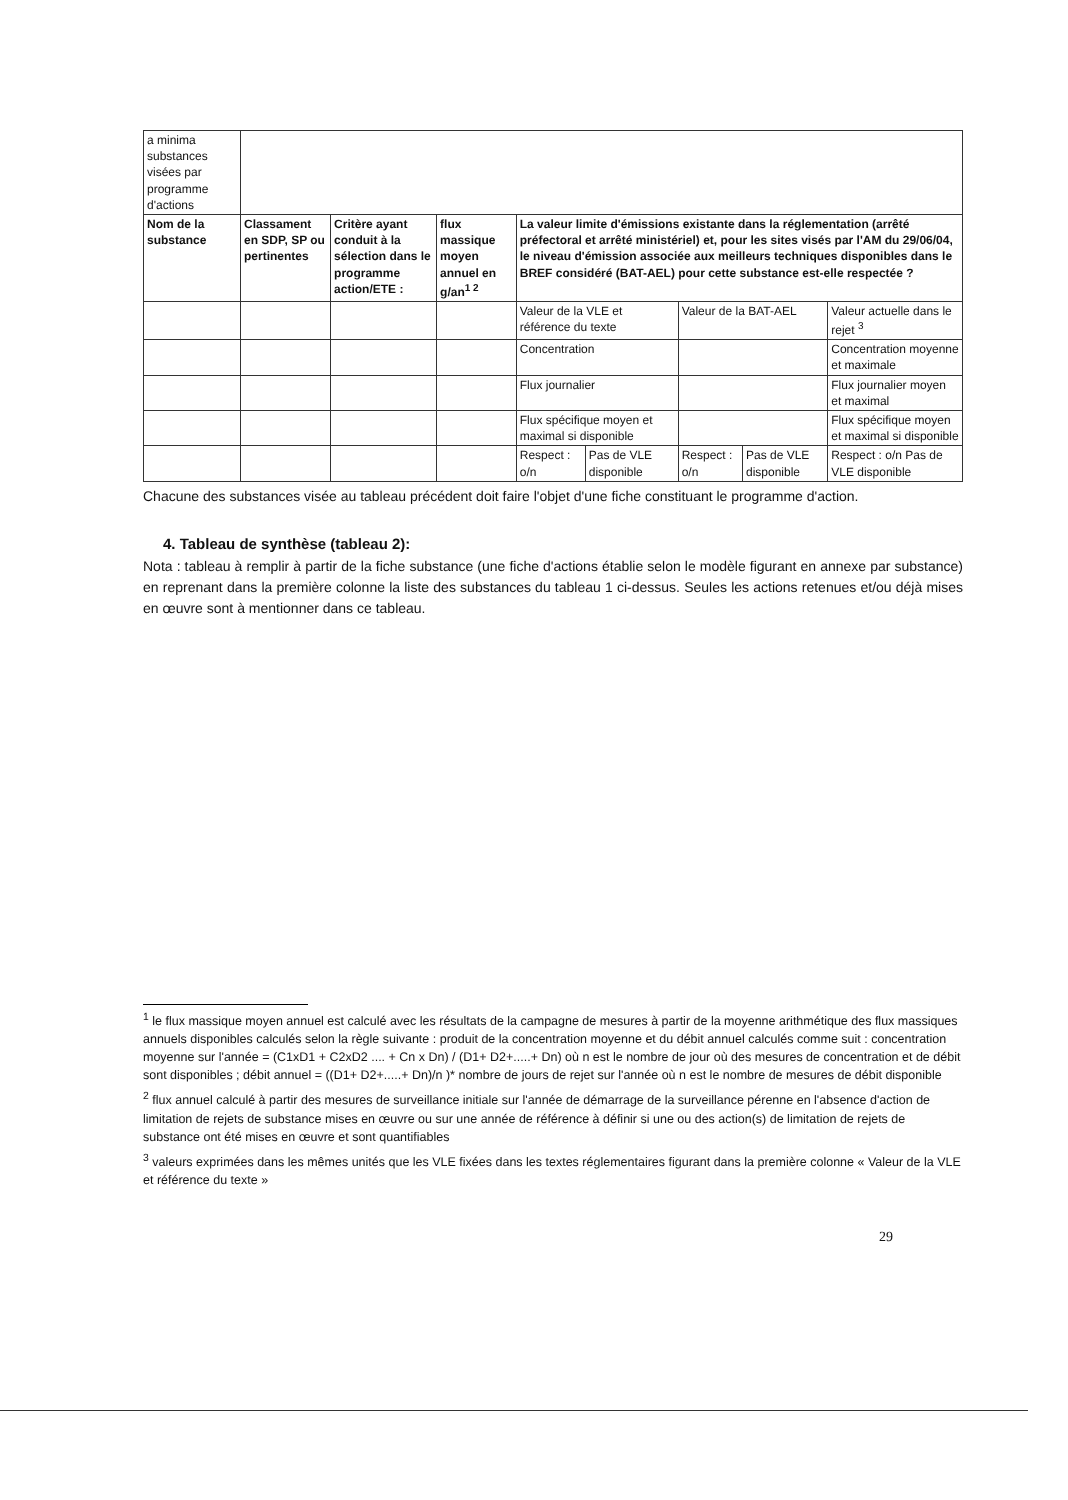| a minima substances visées par programme d'actions | | | | | | | | |
| Nom de la substance | Classament en SDP, SP ou pertinentes | Critère ayant conduit à la sélection dans le programme action/ETE : | flux massique moyen annuel en g/an<sup>1 2</sup> | La valeur limite d'émissions existante dans la réglementation (arrêté préfectoral et arrêté ministériel) et, pour les sites visés par l'AM du 29/06/04, le niveau d'émission associée aux meilleurs techniques disponibles dans le BREF considéré (BAT-AEL) pour cette substance est-elle respectée ? | | | | |
| | | | | Valeur de la VLE et référence du texte | | Valeur de la BAT-AEL | | Valeur actuelle dans le rejet <sup>3</sup> |
| | | | | Concentration | | | | Concentration moyenne et maximale |
| | | | | Flux journalier | | | | Flux journalier moyen et maximal |
| | | | | Flux spécifique moyen et maximal si disponible | | | | Flux spécifique moyen et maximal si disponible |
| | | | | Respect : o/n | Pas de VLE disponible | Respect : o/n | Pas de VLE disponible | Respect : o/n Pas de VLE disponible |
Chacune des substances visée au tableau précédent doit faire l'objet d'une fiche constituant le programme d'action.
4. Tableau de synthèse (tableau 2):
Nota : tableau à remplir à partir de la fiche substance (une fiche d'actions établie selon le modèle figurant en annexe par substance) en reprenant dans la première colonne la liste des substances du tableau 1 ci-dessus. Seules les actions retenues et/ou déjà mises en œuvre sont à mentionner dans ce tableau.
<sup>1</sup> le flux massique moyen annuel est calculé avec les résultats de la campagne de mesures à partir de la moyenne arithmétique des flux massiques annuels disponibles calculés selon la règle suivante : produit de la concentration moyenne et du débit annuel calculés comme suit : concentration moyenne sur l'année = (C1xD1 + C2xD2 .... + Cn x Dn) / (D1+ D2+.....+ Dn) où n est le nombre de jour où des mesures de concentration et de débit sont disponibles ; débit annuel = ((D1+ D2+.....+ Dn)/n )* nombre de jours de rejet sur l'année où n est le nombre de mesures de débit disponible
<sup>2</sup> flux annuel calculé à partir des mesures de surveillance initiale sur l'année de démarrage de la surveillance pérenne en l'absence d'action de limitation de rejets de substance mises en œuvre ou sur une année de référence à définir si une ou des action(s) de limitation de rejets de substance ont été mises en œuvre et sont quantifiables
<sup>3</sup> valeurs exprimées dans les mêmes unités que les VLE fixées dans les textes réglementaires figurant dans la première colonne « Valeur de la VLE et référence du texte »
29